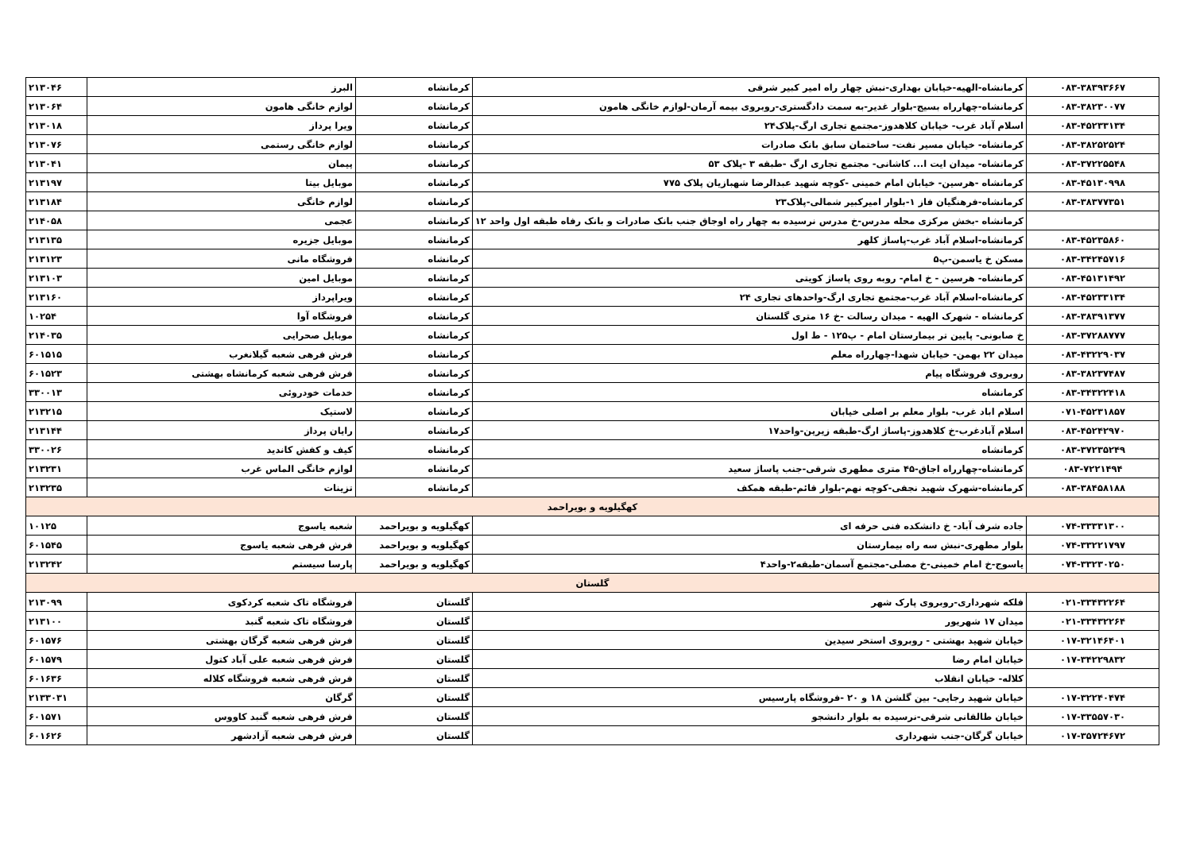| ۰۸۳-۳۸۳۹۳۶۶۷ | کرمانشاه-الهیه-خیابان بهداری-نبش چهار راه امیر کبیر شرقی | کرمانشاه | البرز | ۲۱۳۰۴۶ |
| ۰۸۳-۳۸۲۳۰۰۷۷ | کرمانشاه-چهارراه بسیج-بلوار غدیر-به سمت دادگستری-روبروی بیمه آرمان-لوازم خانگی هامون | کرمانشاه | لوازم خانگی هامون | ۲۱۳۰۶۴ |
| ۰۸۳-۴۵۲۳۳۱۳۴ | اسلام آباد غرب- خیابان کلاهدوز-مجتمع تجاری ارگ-پلاک۲۴ | کرمانشاه | ویرا پرداز | ۲۱۳۰۱۸ |
| ۰۸۳-۳۸۲۵۲۵۲۴ | کرمانشاه- خیابان مسیر نفت- ساختمان سابق بانک صادرات | کرمانشاه | لوازم خانگی رستمی | ۲۱۳۰۷۶ |
| ۰۸۳-۳۷۲۲۵۵۴۸ | کرمانشاه- میدان ایت ا... کاشانی- مجتمع تجاری ارگ -طبقه ۳ -پلاک ۵۳ | کرمانشاه | پیمان | ۲۱۳۰۴۱ |
| ۰۸۳-۴۵۱۳۰۹۹۸ | کرمانشاه -هرسین- خیابان امام خمینی -کوچه شهید عبدالرضا شهبازیان پلاک ۷۷۵ | کرمانشاه | موبایل بیتا | ۲۱۳۱۹۷ |
| ۰۸۳-۳۸۳۷۷۳۵۱ | کرمانشاه-فرهنگیان فاز ۱-بلوار امیرکبیر شمالی-پلاک۲۳ | کرمانشاه | لوازم خانگی | ۲۱۳۱۸۴ |
| | کرمانشاه -بخش مرکزی محله مدرس-خ مدرس نرسیده به چهار راه اوجاق جنب بانک صادرات و بانک رفاه طبقه اول واحد ۱۲ | کرمانشاه | عجمی | ۲۱۴۰۵۸ |
| ۰۸۳-۴۵۲۳۵۸۶۰ | کرمانشاه-اسلام آباد غرب-پاساژ کلهر | کرمانشاه | موبایل جزیره | ۲۱۳۱۳۵ |
| ۰۸۳-۳۴۲۴۵۷۱۶ | مسکن خ یاسمن-پ۵ | کرمانشاه | فروشگاه مانی | ۲۱۳۱۲۳ |
| ۰۸۳-۴۵۱۳۱۴۹۲ | کرمانشاه- هرسین - خ امام- روبه روی پاساژ کویتی | کرمانشاه | موبایل امین | ۲۱۳۱۰۳ |
| ۰۸۳-۴۵۲۳۳۱۳۴ | کرمانشاه-اسلام آباد غرب-مجتمع تجاری ارگ-واحدهای تجاری ۲۴ | کرمانشاه | ویراپرداز | ۲۱۳۱۶۰ |
| ۰۸۳-۳۸۳۹۱۳۷۷ | کرمانشاه - شهرک الهیه - میدان رسالت -خ ۱۶ متری گلستان | کرمانشاه | فروشگاه آوا | ۱۰۲۵۴ |
| ۰۸۳-۳۷۲۸۸۷۷۷ | خ صابونی- پایین تر بیمارستان امام - پ۱۲۵ - ط اول | کرمانشاه | موبایل صحرایی | ۲۱۴۰۳۵ |
| ۰۸۳-۴۳۲۲۹۰۳۷ | میدان ۲۲ بهمن- خیابان شهدا-چهارراه معلم | کرمانشاه | فرش فرهی شعبه گیلانغرب | ۶۰۱۵۱۵ |
| ۰۸۳-۳۸۲۳۷۴۸۷ | روبروی فروشگاه پیام | کرمانشاه | فرش فرهی شعبه کرمانشاه بهشتی | ۶۰۱۵۲۳ |
| ۰۸۳-۳۴۳۲۲۴۱۸ | کرمانشاه | کرمانشاه | خدمات خودروئی | ۳۳۰۰۱۳ |
| ۰۷۱-۴۵۲۳۱۸۵۷ | اسلام اباد غرب- بلوار معلم بر اصلی خیابان | کرمانشاه | لاستیک | ۲۱۳۲۱۵ |
| ۰۸۳-۴۵۲۴۲۹۷۰ | اسلام آبادغرب-خ کلاهدوز-پاساژ ارگ-طبقه زیرین-واحد۱۷ | کرمانشاه | رایان پرداز | ۲۱۳۱۴۴ |
| ۰۸۳-۳۷۲۳۵۲۴۹ | کرمانشاه | کرمانشاه | کیف و کفش کاندید | ۳۳۰۰۲۶ |
| ۰۸۳-۷۲۲۱۴۹۴ | کرمانشاه-چهارراه اجاق-۴۵ متری مطهری شرقی-جنب پاساژ سعید | کرمانشاه | لوازم خانگی الماس غرب | ۲۱۳۲۳۱ |
| ۰۸۳-۳۸۴۵۸۱۸۸ | کرمانشاه-شهرک شهید نجفی-کوچه نهم-بلوار قائم-طبقه همکف | کرمانشاه | تزینات | ۲۱۳۲۳۵ |
| کهگیلویه و بویراحمد | | | | |
| ۰۷۴-۳۳۳۳۱۳۰۰ | جاده شرف آباد- خ دانشکده فنی حرفه ای | کهگیلویه و بویراحمد | شعبه یاسوج | ۱۰۱۲۵ |
| ۰۷۴-۳۳۲۲۱۷۹۷ | بلوار مطهری-نبش سه راه بیمارستان | کهگیلویه و بویراحمد | فرش فرهی شعبه یاسوج | ۶۰۱۵۴۵ |
| ۰۷۴-۳۳۲۳۰۲۵۰ | یاسوج-خ امام خمینی-خ مصلی-مجتمع آسمان-طبقه۲-واحد۴ | کهگیلویه و بویراحمد | پارسا سیستم | ۲۱۳۲۴۲ |
| گلستان | | | | |
| ۰۲۱-۳۳۴۳۲۲۶۴ | فلکه شهرداری-روبروی پارک شهر | گلستان | فروشگاه تاک شعبه کردکوی | ۲۱۳۰۹۹ |
| ۰۲۱-۳۳۴۳۲۲۶۴ | میدان ۱۷ شهریور | گلستان | فروشگاه تاک شعبه گنبد | ۲۱۳۱۰۰ |
| ۰۱۷-۳۲۱۴۶۴۰۱ | خیابان شهید بهشتی - روبروی استخر سیدین | گلستان | فرش فرهی شعبه گرگان بهشتی | ۶۰۱۵۷۶ |
| ۰۱۷-۳۴۲۲۹۸۳۲ | خیابان امام رضا | گلستان | فرش فرهی شعبه علی آباد کتول | ۶۰۱۵۷۹ |
| | کلاله- خیابان انقلاب | گلستان | فرش فرهی شعبه فروشگاه کلاله | ۶۰۱۶۳۶ |
| ۰۱۷-۳۲۲۴۰۴۷۴ | خیابان شهید رجایی- بین گلشن ۱۸ و ۲۰ -فروشگاه پارسیس | گلستان | گرگان | ۲۱۳۳۰۳۱ |
| ۰۱۷-۳۳۵۵۷۰۳۰ | خیابان طالقانی شرقی-نرسیده به بلوار دانشجو | گلستان | فرش فرهی شعبه گنبد کاووس | ۶۰۱۵۷۱ |
| ۰۱۷-۳۵۷۲۴۶۷۲ | خیابان گرگان-جنب شهرداری | گلستان | فرش فرهی شعبه آزادشهر | ۶۰۱۶۲۶ |